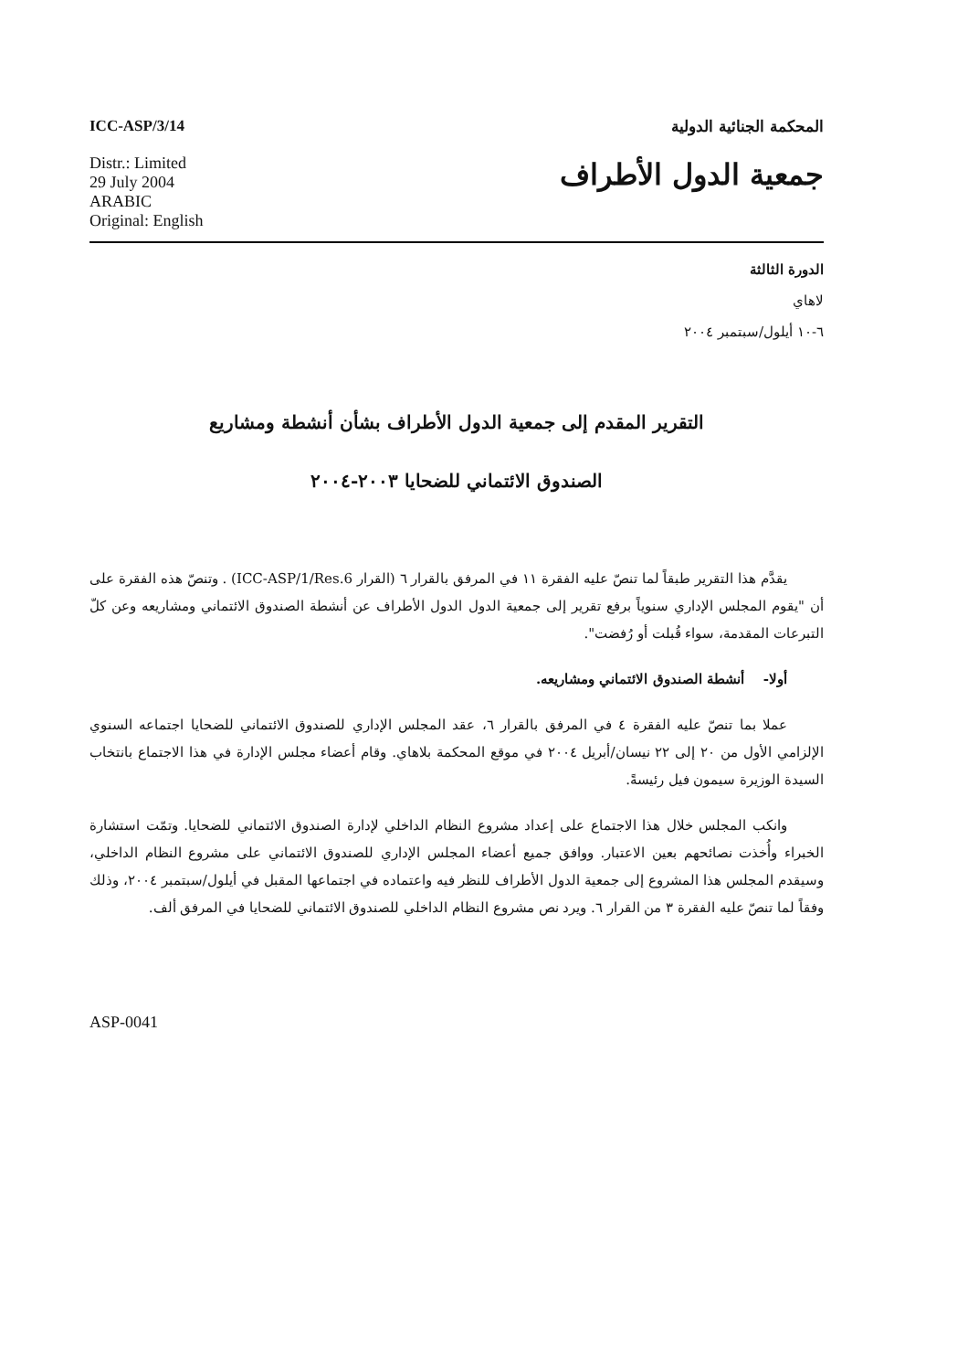ICC-ASP/3/14 المحكمة الجنائية الدولية
Distr.: Limited
29 July 2004
ARABIC
Original: English
جمعية الدول الأطراف
الدورة الثالثة
لاهاي
٦-١٠ أيلول/سبتمبر ٢٠٠٤
التقرير المقدم إلى جمعية الدول الأطراف بشأن أنشطة ومشاريع
الصندوق الائتماني للضحايا ٢٠٠٣-٢٠٠٤
يقدَّم هذا التقرير طبقاً لما تنصّ عليه الفقرة ١١ في المرفق بالقرار ٦ (القرار ICC-ASP/1/Res.6) . وتنصّ هذه الفقرة على أن "يقوم المجلس الإداري سنوياً برفع تقرير إلى جمعية الدول الدول الأطراف عن أنشطة الصندوق الائتماني ومشاريعه وعن كلّ التبرعات المقدمة، سواء قُبلت أو رُفضت".
أولا- أنشطة الصندوق الائتماني ومشاريعه.
عملا بما تنصّ عليه الفقرة ٤ في المرفق بالقرار ٦، عقد المجلس الإداري للصندوق الائتماني للضحايا اجتماعه السنوي الإلزامي الأول من ٢٠ إلى ٢٢ نيسان/أبريل ٢٠٠٤ في موقع المحكمة بلاهاي. وقام أعضاء مجلس الإدارة في هذا الاجتماع بانتخاب السيدة الوزيرة سيمون فيل رئيسةً.
وانكب المجلس خلال هذا الاجتماع على إعداد مشروع النظام الداخلي لإدارة الصندوق الائتماني للضحايا. وتمّت استشارة الخبراء وأُخذت نصائحهم بعين الاعتبار. ووافق جميع أعضاء المجلس الإداري للصندوق الائتماني على مشروع النظام الداخلي، وسيقدم المجلس هذا المشروع إلى جمعية الدول الأطراف للنظر فيه واعتماده في اجتماعها المقبل في أيلول/سبتمبر ٢٠٠٤، وذلك وفقاً لما تنصّ عليه الفقرة ٣ من القرار ٦. ويرد نص مشروع النظام الداخلي للصندوق الائتماني للضحايا في المرفق ألف.
ASP-0041